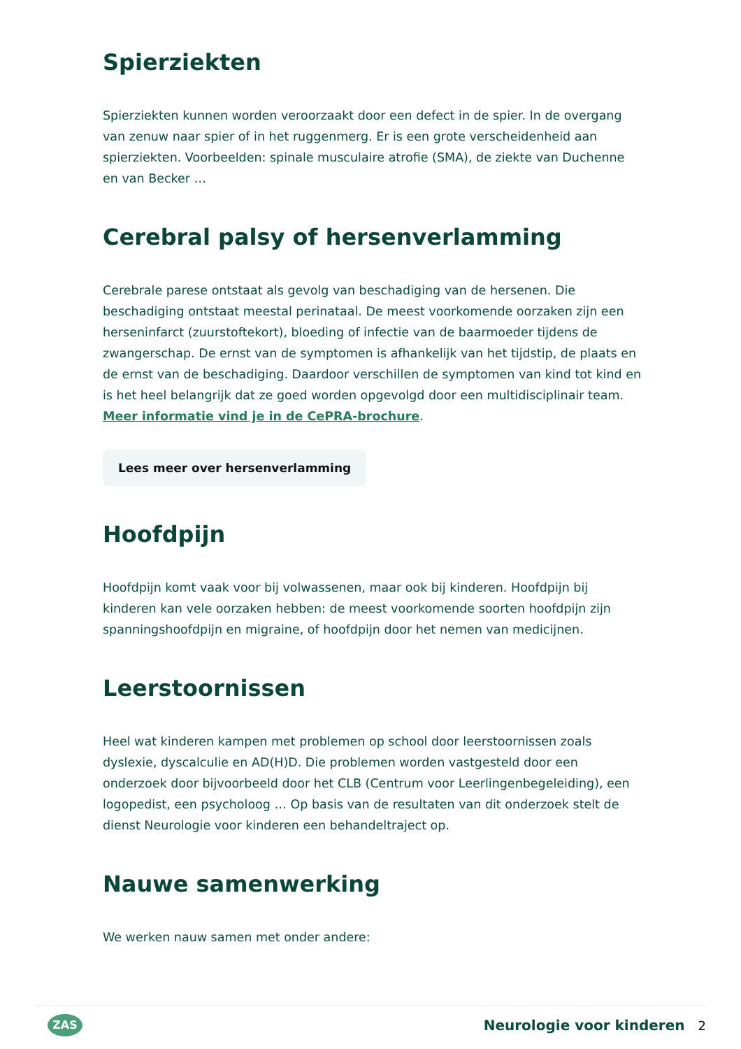Spierziekten
Spierziekten kunnen worden veroorzaakt door een defect in de spier. In de overgang van zenuw naar spier of in het ruggenmerg. Er is een grote verscheidenheid aan spierziekten. Voorbeelden: spinale musculaire atrofie (SMA), de ziekte van Duchenne en van Becker …
Cerebral palsy of hersenverlamming
Cerebrale parese ontstaat als gevolg van beschadiging van de hersenen. Die beschadiging ontstaat meestal perinataal. De meest voorkomende oorzaken zijn een herseninfarct (zuurstoftekort), bloeding of infectie van de baarmoeder tijdens de zwangerschap. De ernst van de symptomen is afhankelijk van het tijdstip, de plaats en de ernst van de beschadiging. Daardoor verschillen de symptomen van kind tot kind en is het heel belangrijk dat ze goed worden opgevolgd door een multidisciplinair team. Meer informatie vind je in de CePRA-brochure.
Lees meer over hersenverlamming
Hoofdpijn
Hoofdpijn komt vaak voor bij volwassenen, maar ook bij kinderen. Hoofdpijn bij kinderen kan vele oorzaken hebben: de meest voorkomende soorten hoofdpijn zijn spanningshoofdpijn en migraine, of hoofdpijn door het nemen van medicijnen.
Leerstoornissen
Heel wat kinderen kampen met problemen op school door leerstoornissen zoals dyslexie, dyscalculie en AD(H)D. Die problemen worden vastgesteld door een onderzoek door bijvoorbeeld door het CLB (Centrum voor Leerlingenbegeleiding), een logopedist, een psycholoog … Op basis van de resultaten van dit onderzoek stelt de dienst Neurologie voor kinderen een behandeltraject op.
Nauwe samenwerking
We werken nauw samen met onder andere:
ZAS
Neurologie voor kinderen 2